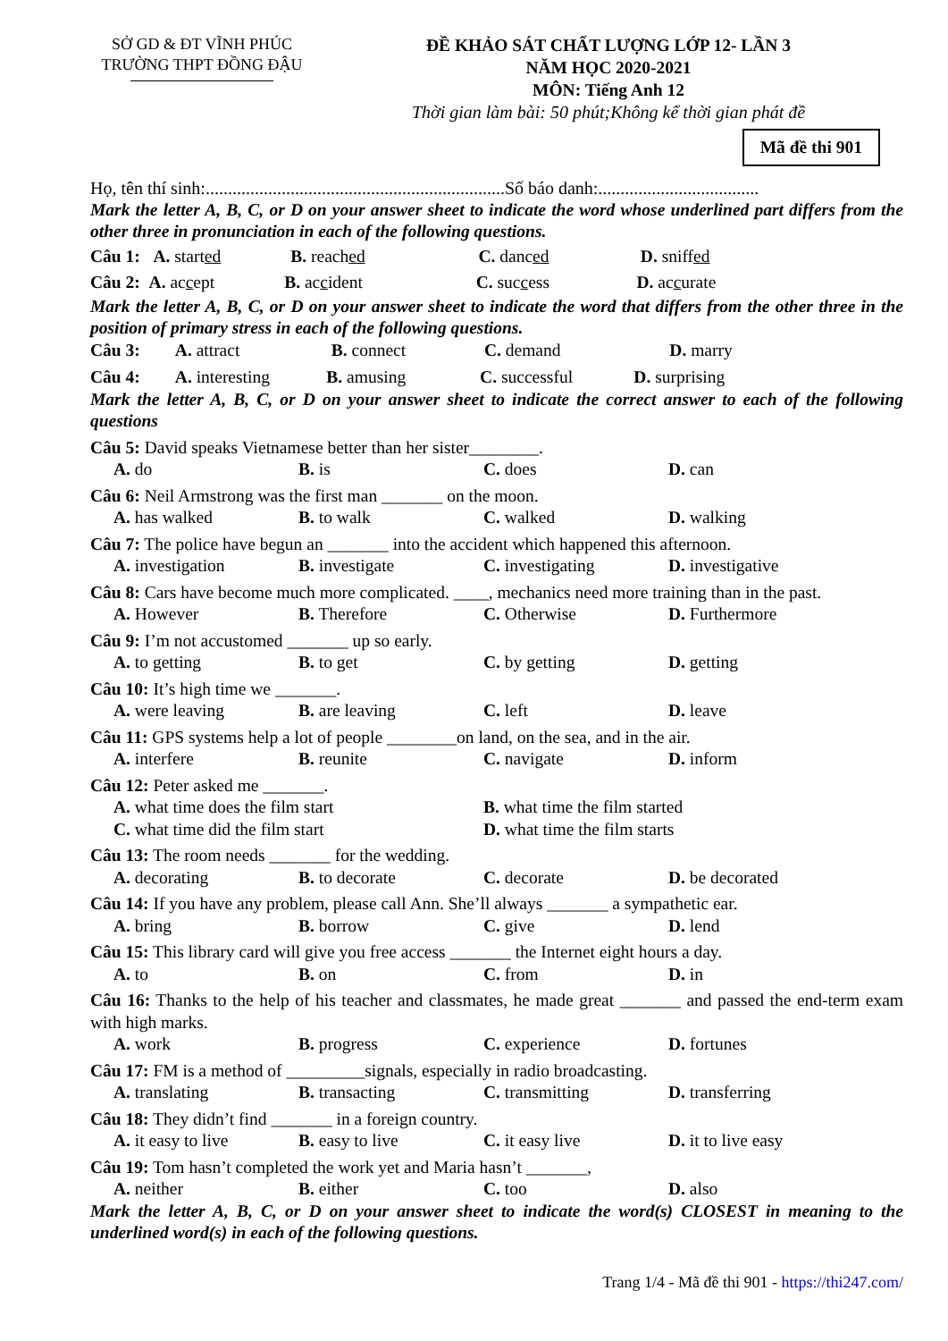SỞ GD & ĐT VĨNH PHÚC
TRƯỜNG THPT ĐỒNG ĐẬU
ĐỀ KHẢO SÁT CHẤT LƯỢNG LỚP 12- LẦN 3
NĂM HỌC 2020-2021
MÔN: Tiếng Anh 12
Thời gian làm bài: 50 phút;Không kể thời gian phát đề
Mã đề thi 901
Họ, tên thí sinh:...................................................................Số báo danh:....................................
Mark the letter A, B, C, or D on your answer sheet to indicate the word whose underlined part differs from the other three in pronunciation in each of the following questions.
Câu 1: A. started B. reached C. danced D. sniffed
Câu 2: A. accept B. accident C. success D. accurate
Mark the letter A, B, C, or D on your answer sheet to indicate the word that differs from the other three in the position of primary stress in each of the following questions.
Câu 3: A. attract B. connect C. demand D. marry
Câu 4: A. interesting B. amusing C. successful D. surprising
Mark the letter A, B, C, or D on your answer sheet to indicate the correct answer to each of the following questions
Câu 5: David speaks Vietnamese better than her sister________.
A. do B. is C. does D. can
Câu 6: Neil Armstrong was the first man _______ on the moon.
A. has walked B. to walk C. walked D. walking
Câu 7: The police have begun an _______ into the accident which happened this afternoon.
A. investigation B. investigate C. investigating D. investigative
Câu 8: Cars have become much more complicated. ____, mechanics need more training than in the past.
A. However B. Therefore C. Otherwise D. Furthermore
Câu 9: I’m not accustomed _______ up so early.
A. to getting B. to get C. by getting D. getting
Câu 10: It’s high time we _______.
A. were leaving B. are leaving C. left D. leave
Câu 11: GPS systems help a lot of people ________on land, on the sea, and in the air.
A. interfere B. reunite C. navigate D. inform
Câu 12: Peter asked me _______.
A. what time does the film start B. what time the film started
C. what time did the film start D. what time the film starts
Câu 13: The room needs _______ for the wedding.
A. decorating B. to decorate C. decorate D. be decorated
Câu 14: If you have any problem, please call Ann. She’ll always _______ a sympathetic ear.
A. bring B. borrow C. give D. lend
Câu 15: This library card will give you free access _______ the Internet eight hours a day.
A. to B. on C. from D. in
Câu 16: Thanks to the help of his teacher and classmates, he made great _______ and passed the end-term exam with high marks.
A. work B. progress C. experience D. fortunes
Câu 17: FM is a method of _________signals, especially in radio broadcasting.
A. translating B. transacting C. transmitting D. transferring
Câu 18: They didn’t find _______ in a foreign country.
A. it easy to live B. easy to live C. it easy live D. it to live easy
Câu 19: Tom hasn’t completed the work yet and Maria hasn’t _______,
A. neither B. either C. too D. also
Mark the letter A, B, C, or D on your answer sheet to indicate the word(s) CLOSEST in meaning to the underlined word(s) in each of the following questions.
Trang 1/4 - Mã đề thi 901 - https://thi247.com/